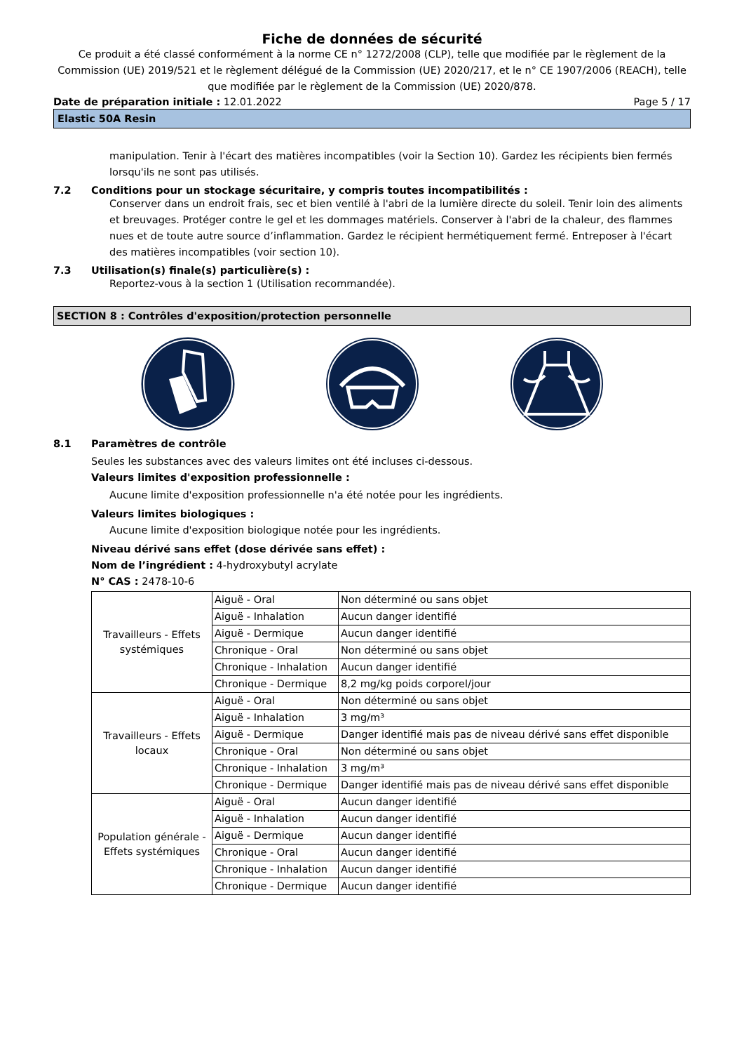Fiche de données de sécurité
Ce produit a été classé conformément à la norme CE n° 1272/2008 (CLP), telle que modifiée par le règlement de la Commission (UE) 2019/521 et le règlement délégué de la Commission (UE) 2020/217, et le n° CE 1907/2006 (REACH), telle que modifiée par le règlement de la Commission (UE) 2020/878.
Date de préparation initiale : 12.01.2022 Page 5 / 17
Elastic 50A Resin
manipulation. Tenir à l'écart des matières incompatibles (voir la Section 10). Gardez les récipients bien fermés lorsqu'ils ne sont pas utilisés.
7.2 Conditions pour un stockage sécuritaire, y compris toutes incompatibilités :
Conserver dans un endroit frais, sec et bien ventilé à l'abri de la lumière directe du soleil. Tenir loin des aliments et breuvages. Protéger contre le gel et les dommages matériels. Conserver à l'abri de la chaleur, des flammes nues et de toute autre source d’inflammation. Gardez le récipient hermétiquement fermé. Entreposer à l'écart des matières incompatibles (voir section 10).
7.3 Utilisation(s) finale(s) particulière(s) :
Reportez-vous à la section 1 (Utilisation recommandée).
SECTION 8 : Contrôles d'exposition/protection personnelle
8.1 Paramètres de contrôle
Seules les substances avec des valeurs limites ont été incluses ci-dessous.
Valeurs limites d'exposition professionnelle :
Aucune limite d'exposition professionnelle n'a été notée pour les ingrédients.
Valeurs limites biologiques :
Aucune limite d'exposition biologique notée pour les ingrédients.
Niveau dérivé sans effet (dose dérivée sans effet) :
Nom de l’ingrédient : 4-hydroxybutyl acrylate
N° CAS : 2478-10-6
| Travailleurs - Effets systémiques | Aiguë - Oral | Non déterminé ou sans objet |
| | Aiguë - Inhalation | Aucun danger identifié |
| | Aiguë - Dermique | Aucun danger identifié |
| | Chronique - Oral | Non déterminé ou sans objet |
| | Chronique - Inhalation | Aucun danger identifié |
| | Chronique - Dermique | 8,2 mg/kg poids corporel/jour |
| Travailleurs - Effets locaux | Aiguë - Oral | Non déterminé ou sans objet |
| | Aiguë - Inhalation | 3 mg/m³ |
| | Aiguë - Dermique | Danger identifié mais pas de niveau dérivé sans effet disponible |
| | Chronique - Oral | Non déterminé ou sans objet |
| | Chronique - Inhalation | 3 mg/m³ |
| | Chronique - Dermique | Danger identifié mais pas de niveau dérivé sans effet disponible |
| Population générale - Effets systémiques | Aiguë - Oral | Aucun danger identifié |
| | Aiguë - Inhalation | Aucun danger identifié |
| | Aiguë - Dermique | Aucun danger identifié |
| | Chronique - Oral | Aucun danger identifié |
| | Chronique - Inhalation | Aucun danger identifié |
| | Chronique - Dermique | Aucun danger identifié |